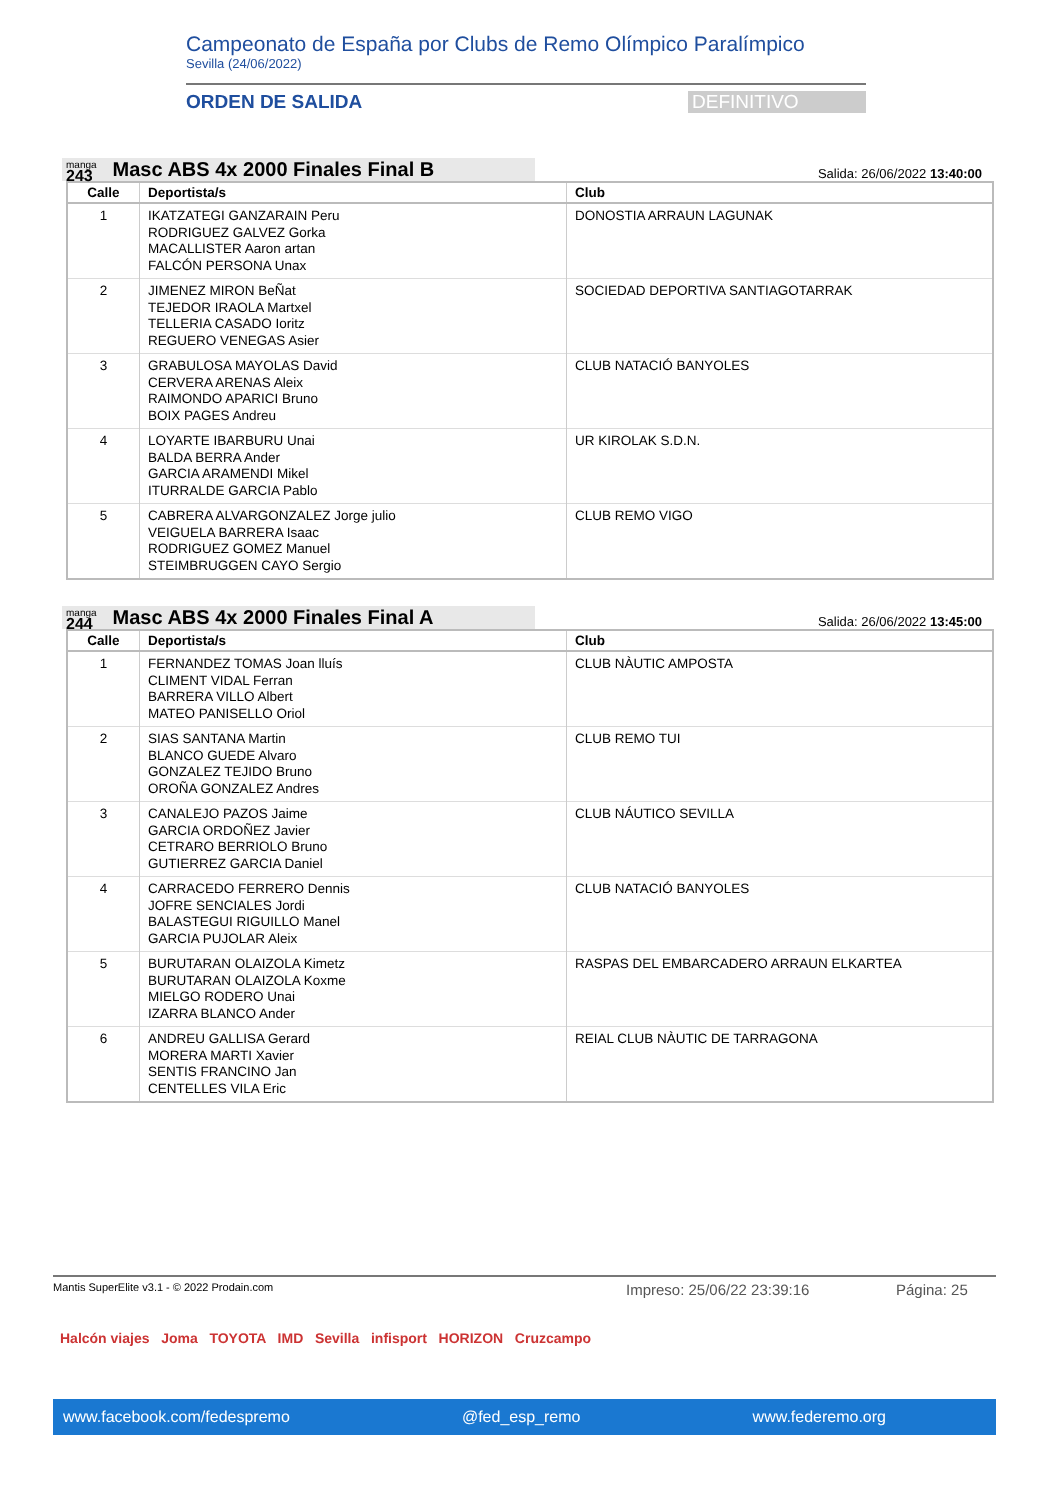Campeonato de España por Clubs de Remo Olímpico Paralímpico
Sevilla (24/06/2022)
ORDEN DE SALIDA DEFINITIVO
manga
243
Masc ABS 4x 2000 Finales Final B
Salida: 26/06/2022 13:40:00
| Calle | Deportista/s | Club |
| --- | --- | --- |
| 1 | IKATZATEGI GANZARAIN Peru RODRIGUEZ GALVEZ Gorka MACALLISTER Aaron artan FALCÓN PERSONA Unax | DONOSTIA ARRAUN LAGUNAK |
| 2 | JIMENEZ MIRON BeÑat TEJEDOR IRAOLA Martxel TELLERIA CASADO Ioritz REGUERO VENEGAS Asier | SOCIEDAD DEPORTIVA SANTIAGOTARRAK |
| 3 | GRABULOSA MAYOLAS David CERVERA ARENAS Aleix RAIMONDO APARICI Bruno BOIX PAGES Andreu | CLUB NATACIÓ BANYOLES |
| 4 | LOYARTE IBARBURU Unai BALDA BERRA Ander GARCIA ARAMENDI Mikel ITURRALDE GARCIA Pablo | UR KIROLAK S.D.N. |
| 5 | CABRERA ALVARGONZALEZ Jorge julio VEIGUELA BARRERA Isaac RODRIGUEZ GOMEZ Manuel STEIMBRUGGEN CAYO Sergio | CLUB REMO VIGO |
manga
244
Masc ABS 4x 2000 Finales Final A
Salida: 26/06/2022 13:45:00
| Calle | Deportista/s | Club |
| --- | --- | --- |
| 1 | FERNANDEZ TOMAS Joan lluís CLIMENT VIDAL Ferran BARRERA VILLO Albert MATEO PANISELLO Oriol | CLUB NÀUTIC AMPOSTA |
| 2 | SIAS SANTANA Martin BLANCO GUEDE Alvaro GONZALEZ TEJIDO Bruno OROÑA GONZALEZ Andres | CLUB REMO TUI |
| 3 | CANALEJO PAZOS Jaime GARCIA ORDOÑEZ Javier CETRARO BERRIOLO Bruno GUTIERREZ GARCIA Daniel | CLUB NÁUTICO SEVILLA |
| 4 | CARRACEDO FERRERO Dennis JOFRE SENCIALES Jordi BALASTEGUI RIGUILLO Manel GARCIA PUJOLAR Aleix | CLUB NATACIÓ BANYOLES |
| 5 | BURUTARAN OLAIZOLA Kimetz BURUTARAN OLAIZOLA Koxme MIELGO RODERO Unai IZARRA BLANCO Ander | RASPAS DEL EMBARCADERO ARRAUN ELKARTEA |
| 6 | ANDREU GALLISA Gerard MORERA MARTI Xavier SENTIS FRANCINO Jan CENTELLES VILA Eric | REIAL CLUB NÀUTIC DE TARRAGONA |
Mantis SuperElite v3.1 - © 2022 Prodain.com Impreso: 25/06/22 23:39:16 Página: 25
Halcón viajes Joma TOYOTA IMD Sevilla infisport HORIZON Cruzcampo
www.facebook.com/fedespremo @fed_esp_remo www.federemo.org